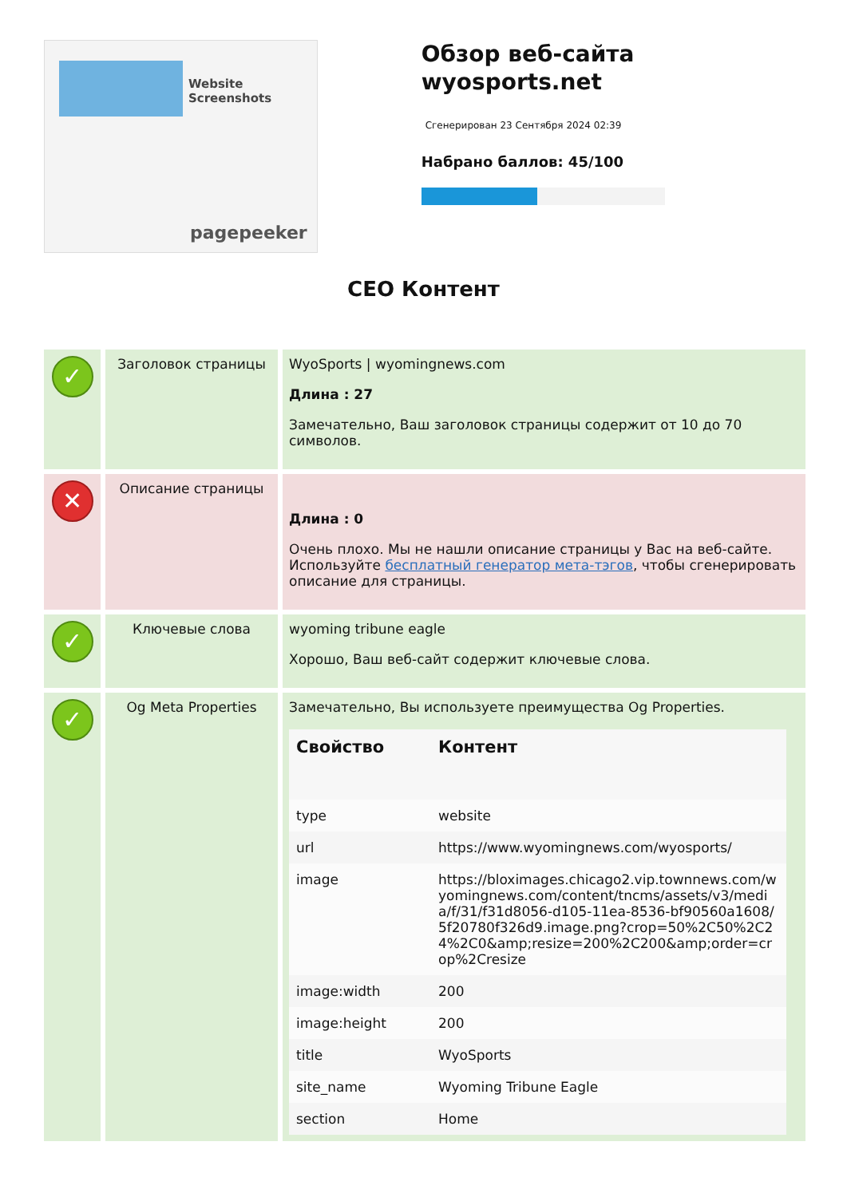Website Screenshots
pagepeeker
Обзор веб-сайта wyosports.net
Сгенерирован 23 Сентября 2024 02:39
Набрано баллов: 45/100
СЕО Контент
| ✓ | Заголовок страницы | WyoSports / wyomingnews.com Длина : 27 Замечательно, Ваш заголовок страницы содержит от 10 до 70 символов. |
| ✕ | Описание страницы | Длина : 0 Очень плохо. Мы не нашли описание страницы у Вас на веб-сайте. Используйте бесплатный генератор мета-тэгов , чтобы сгенерировать описание для страницы. |
| ✓ | Ключевые слова | wyoming tribune eagle Хорошо, Ваш веб-сайт содержит ключевые слова. |
| ✓ | Og Meta Properties | Замечательно, Вы используете преимущества Og Properties. / Свойство / Контент / / --- / --- / / type / website / / url / https://www.wyomingnews.com/wyosports/ / / image / https://bloximages.chicago2.vip.townnews.com/wyomingnews.com/content/tncms/assets/v3/media/f/31/f31d8056-d105-11ea-8536-bf90560a1608/5f20780f326d9.image.png?crop=50%2C50%2C24%2C0&amp;resize=200%2C200&amp;order=crop%2Cresize / / image:width / 200 / / image:height / 200 / / title / WyoSports / / site_name / Wyoming Tribune Eagle / / section / Home / |